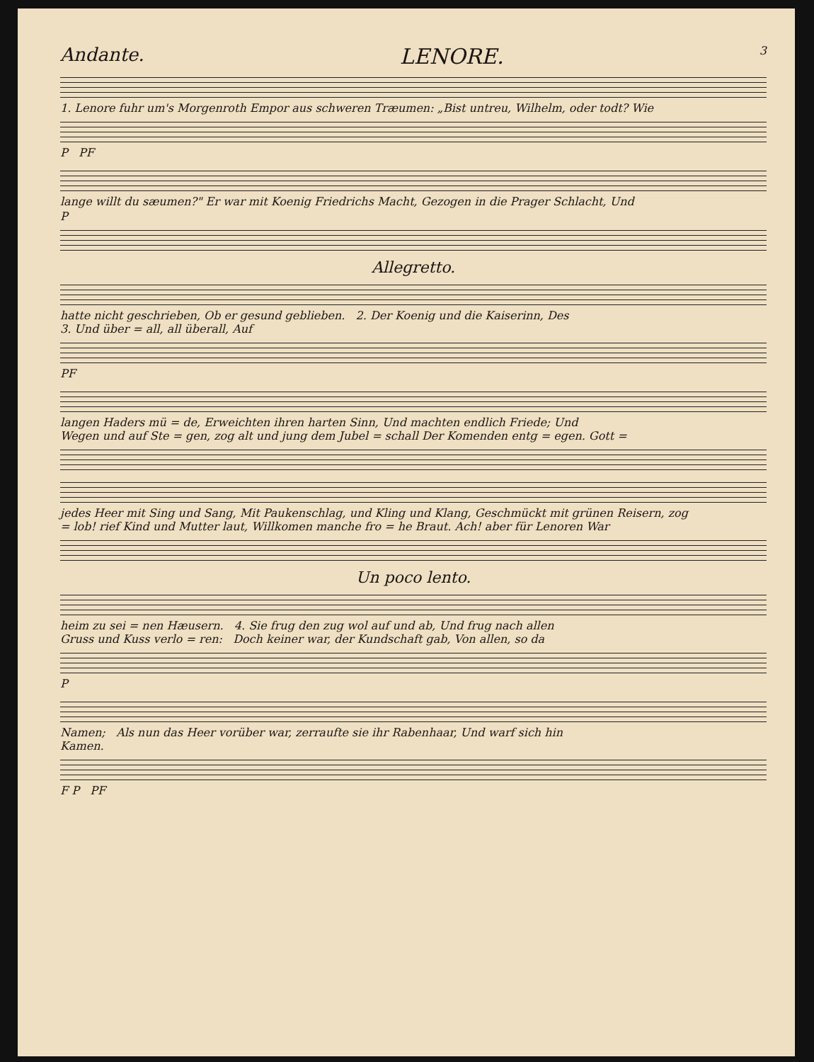Andante. LENORE. 3
1. Lenore fuhr um's Morgenroth Empor aus schweren Træumen: „Bist untreu, Wilhelm, oder todt? Wie
P PF
lange willt du sæumen?" Er war mit Koenig Friedrichs Macht, Gezogen in die Prager Schlacht, Und
P
Allegretto.
hatte nicht geschrieben, Ob er gesund geblieben. 2. Der Koenig und die Kaiserinn, Des
3. Und über = all, all überall, Auf
PF
langen Haders mü = de, Erweichten ihren harten Sinn, Und machten endlich Friede; Und
Wegen und auf Ste = gen, zog alt und jung dem Jubel = schall Der Komenden entg = egen. Gott =
jedes Heer mit Sing und Sang, Mit Paukenschlag, und Kling und Klang, Geschmückt mit grünen Reisern, zog
= lob! rief Kind und Mutter laut, Willkomen manche fro = he Braut. Ach! aber für Lenoren War
Un poco lento.
heim zu sei = nen Hæusern. 4. Sie frug den zug wol auf und ab, Und frug nach allen
Gruss und Kuss verlo = ren: Doch keiner war, der Kundschaft gab, Von allen, so da
P
Namen; Als nun das Heer vorüber war, zerraufte sie ihr Rabenhaar, Und warf sich hin
Kamen.
F P PF